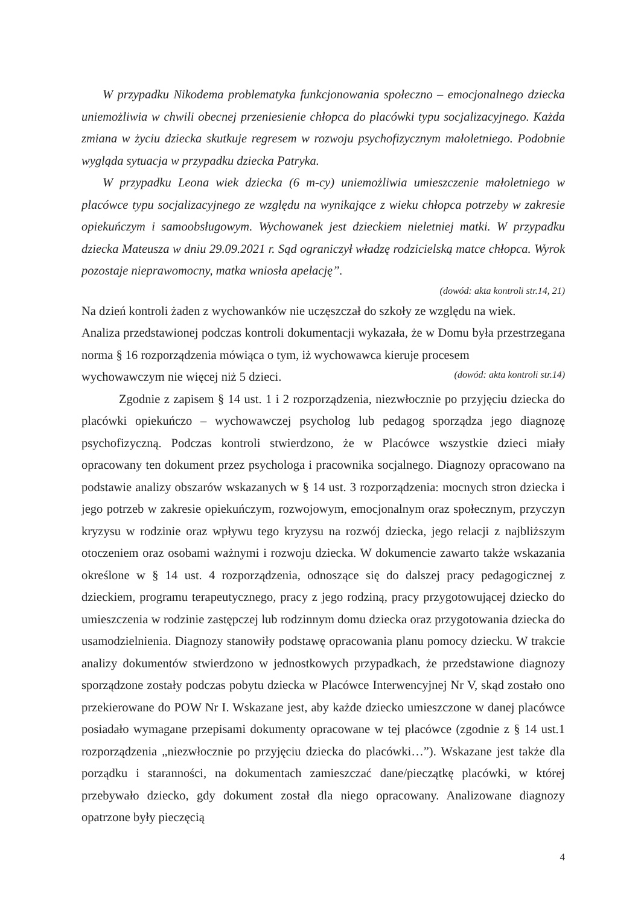W przypadku Nikodema problematyka funkcjonowania społeczno – emocjonalnego dziecka uniemożliwia w chwili obecnej przeniesienie chłopca do placówki typu socjalizacyjnego. Każda zmiana w życiu dziecka skutkuje regresem w rozwoju psychofizycznym małoletniego. Podobnie wygląda sytuacja w przypadku dziecka Patryka.
W przypadku Leona wiek dziecka (6 m-cy) uniemożliwia umieszczenie małoletniego w placówce typu socjalizacyjnego ze względu na wynikające z wieku chłopca potrzeby w zakresie opiekuńczym i samoobsługowym. Wychowanek jest dzieckiem nieletniej matki. W przypadku dziecka Mateusza w dniu 29.09.2021 r. Sąd ograniczył władzę rodzicielską matce chłopca. Wyrok pozostaje nieprawomocny, matka wniosła apelację”.
(dowód: akta kontroli str.14, 21)
Na dzień kontroli żaden z wychowanków nie uczęszczał do szkoły ze względu na wiek.
Analiza przedstawionej podczas kontroli dokumentacji wykazała, że w Domu była przestrzegana norma § 16 rozporządzenia mówiąca o tym, iż wychowawca kieruje procesem
wychowawczym nie więcej niż 5 dzieci. (dowód: akta kontroli str.14)
Zgodnie z zapisem § 14 ust. 1 i 2 rozporządzenia, niezwłocznie po przyjęciu dziecka do placówki opiekuńczo – wychowawczej psycholog lub pedagog sporządza jego diagnozę psychofizyczną. Podczas kontroli stwierdzono, że w Placówce wszystkie dzieci miały opracowany ten dokument przez psychologa i pracownika socjalnego. Diagnozy opracowano na podstawie analizy obszarów wskazanych w § 14 ust. 3 rozporządzenia: mocnych stron dziecka i jego potrzeb w zakresie opiekuńczym, rozwojowym, emocjonalnym oraz społecznym, przyczyn kryzysu w rodzinie oraz wpływu tego kryzysu na rozwój dziecka, jego relacji z najbliższym otoczeniem oraz osobami ważnymi i rozwoju dziecka. W dokumencie zawarto także wskazania określone w § 14 ust. 4 rozporządzenia, odnoszące się do dalszej pracy pedagogicznej z dzieckiem, programu terapeutycznego, pracy z jego rodziną, pracy przygotowującej dziecko do umieszczenia w rodzinie zastępczej lub rodzinnym domu dziecka oraz przygotowania dziecka do usamodzielnienia. Diagnozy stanowiły podstawę opracowania planu pomocy dziecku. W trakcie analizy dokumentów stwierdzono w jednostkowych przypadkach, że przedstawione diagnozy sporządzone zostały podczas pobytu dziecka w Placówce Interwencyjnej Nr V, skąd zostało ono przekierowane do POW Nr I. Wskazane jest, aby każde dziecko umieszczone w danej placówce posiadało wymagane przepisami dokumenty opracowane w tej placówce (zgodnie z § 14 ust.1 rozporządzenia „niezwłocznie po przyjęciu dziecka do placówki…”). Wskazane jest także dla porządku i staranności, na dokumentach zamieszczać dane/pieczątkę placówki, w której przebywało dziecko, gdy dokument został dla niego opracowany. Analizowane diagnozy opatrzone były pieczęcią
4